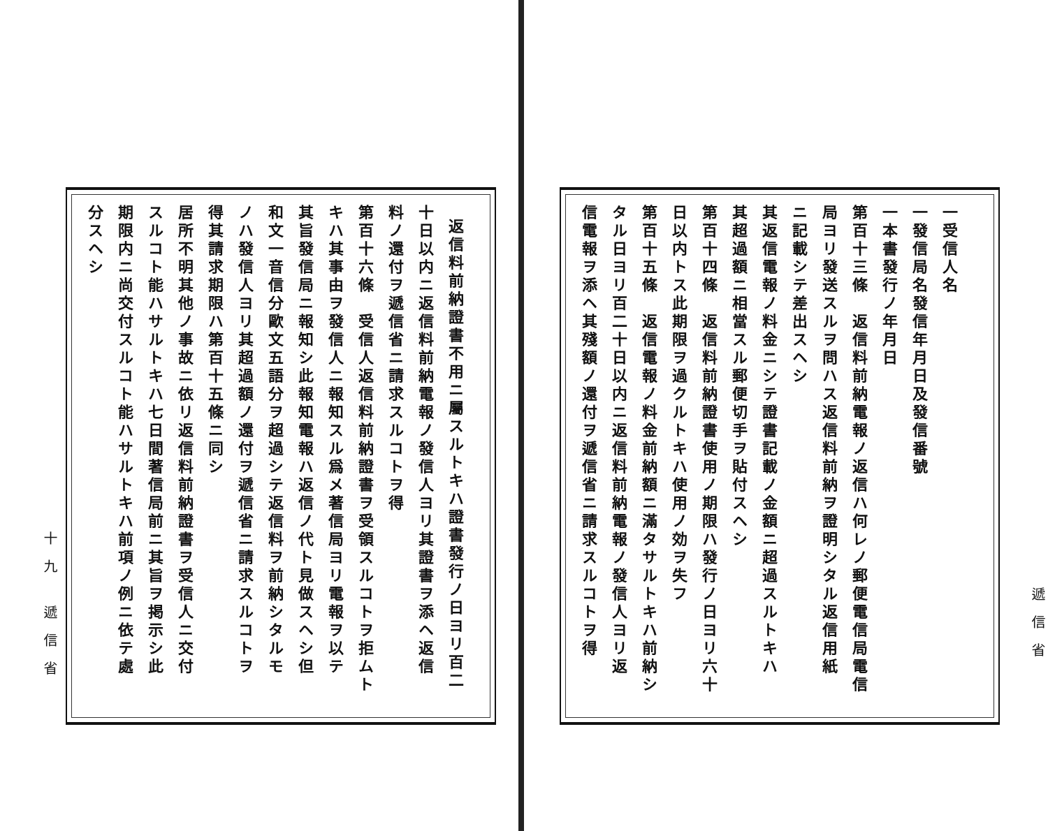遞信省
一受信人名
一發信局名發信年月日及發信番號
一本書發行ノ年月日
第百十三條　返信料前納電報ノ返信ハ何レノ郵便電信局電信
局ヨリ發送スルヲ問ハス返信料前納ヲ證明シタル返信用紙
ニ記載シテ差出スヘシ
其返信電報ノ料金ニシテ證書記載ノ金額ニ超過スルトキハ
其超過額ニ相當スル郵便切手ヲ貼付スヘシ
第百十四條　返信料前納證書使用ノ期限ハ發行ノ日ヨリ六十
日以内トス此期限ヲ過クルトキハ使用ノ効ヲ失フ
第百十五條　返信電報ノ料金前納額ニ滿タサルトキハ前納シ
タル日ヨリ百二十日以内ニ返信料前納電報ノ發信人ヨリ返
信電報ヲ添ヘ其殘額ノ還付ヲ遞信省ニ請求スルコトヲ得
返信料前納證書不用ニ屬スルトキハ證書發行ノ日ヨリ百二
十日以内ニ返信料前納電報ノ發信人ヨリ其證書ヲ添ヘ返信
料ノ還付ヲ遞信省ニ請求スルコトヲ得
第百十六條　受信人返信料前納證書ヲ受領スルコトヲ拒ムト
キハ其事由ヲ發信人ニ報知スル爲メ著信局ヨリ電報ヲ以テ
其旨發信局ニ報知シ此報知電報ハ返信ノ代ト見做スヘシ但
和文一音信分歐文五語分ヲ超過シテ返信料ヲ前納シタルモ
ノハ發信人ヨリ其超過額ノ還付ヲ遞信省ニ請求スルコトヲ
得其請求期限ハ第百十五條ニ同シ
居所不明其他ノ事故ニ依リ返信料前納證書ヲ受信人ニ交付
スルコト能ハサルトキハ七日間著信局前ニ其旨ヲ掲示シ此
期限内ニ尚交付スルコト能ハサルトキハ前項ノ例ニ依テ處
分スヘシ
十九 遞信省